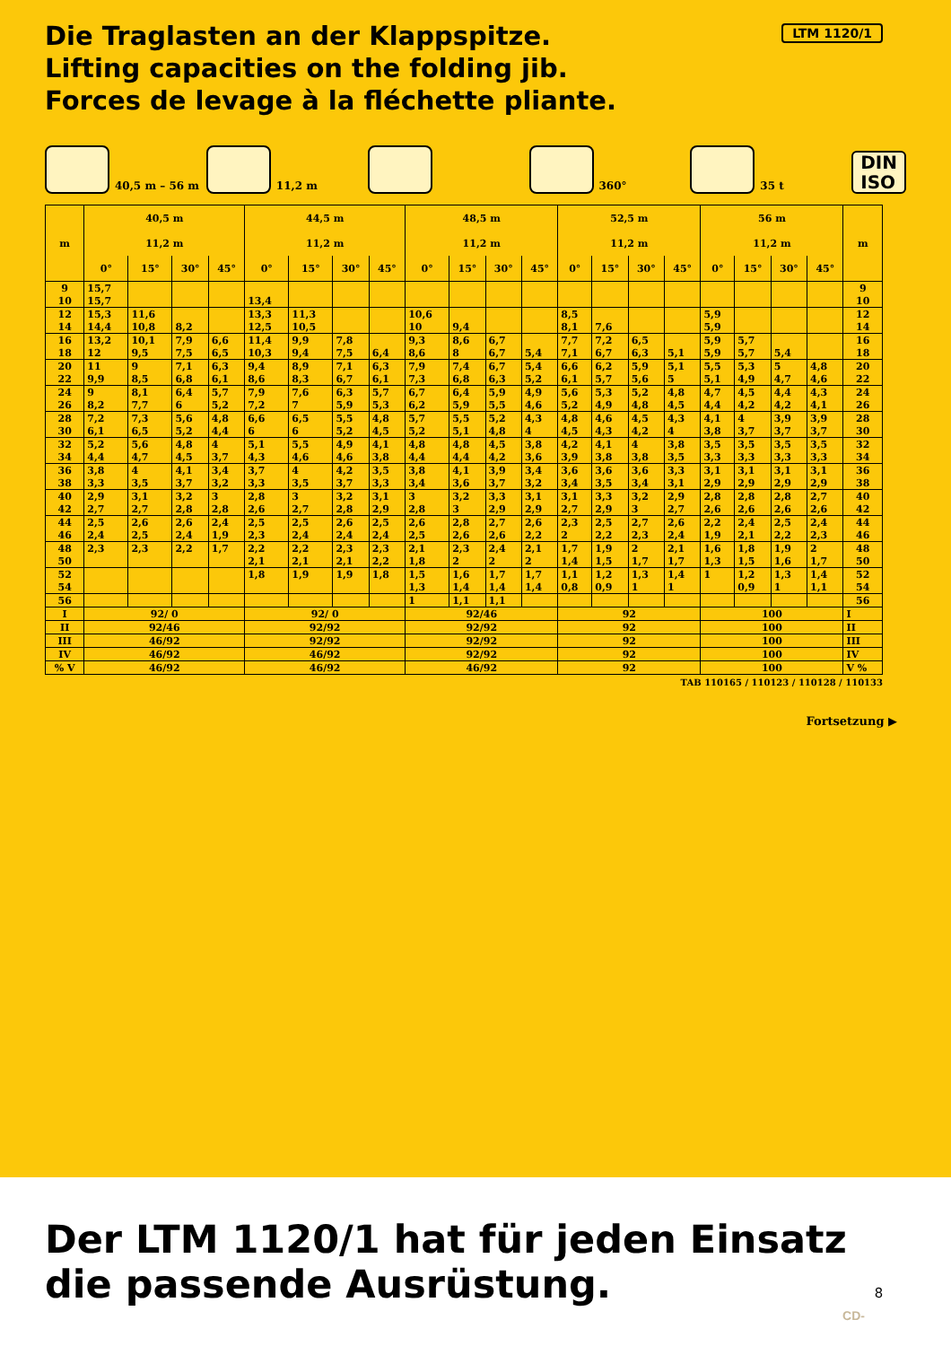LTM 1120/1
Die Traglasten an der Klappspitze.
Lifting capacities on the folding jib.
Forces de levage à la fléchette pliante.
40,5 m – 56 m
11,2 m
360°
35 t
DIN
ISO
| m | 40,5 m | | | | 44,5 m | | | | 48,5 m | | | | 52,5 m | | | | 56 m | | | | m |
| --- | --- | --- | --- | --- | --- | --- | --- | --- | --- | --- | --- | --- | --- | --- | --- | --- | --- | --- | --- | --- | --- |
| | 11,2 m | | | | 11,2 m | | | | 11,2 m | | | | 11,2 m | | | | 11,2 m | | | | |
| | 0° | 15° | 30° | 45° | 0° | 15° | 30° | 45° | 0° | 15° | 30° | 45° | 0° | 15° | 30° | 45° | 0° | 15° | 30° | 45° | |
| 9 | 15,7 | | | | | | | | | | | | | | | | | | | | 9 |
| 10 | 15,7 | | | | 13,4 | | | | | | | | | | | | | | | | 10 |
| 12 | 15,3 | 11,6 | | | 13,3 | 11,3 | | | 10,6 | | | | 8,5 | | | | 5,9 | | | | 12 |
| 14 | 14,4 | 10,8 | 8,2 | | 12,5 | 10,5 | | | 10 | 9,4 | | | 8,1 | 7,6 | | | 5,9 | | | | 14 |
| 16 | 13,2 | 10,1 | 7,9 | 6,6 | 11,4 | 9,9 | 7,8 | | 9,3 | 8,6 | 6,7 | | 7,7 | 7,2 | 6,5 | | 5,9 | 5,7 | | | 16 |
| 18 | 12 | 9,5 | 7,5 | 6,5 | 10,3 | 9,4 | 7,5 | 6,4 | 8,6 | 8 | 6,7 | 5,4 | 7,1 | 6,7 | 6,3 | 5,1 | 5,9 | 5,7 | 5,4 | | 18 |
| 20 | 11 | 9 | 7,1 | 6,3 | 9,4 | 8,9 | 7,1 | 6,3 | 7,9 | 7,4 | 6,7 | 5,4 | 6,6 | 6,2 | 5,9 | 5,1 | 5,5 | 5,3 | 5 | 4,8 | 20 |
| 22 | 9,9 | 8,5 | 6,8 | 6,1 | 8,6 | 8,3 | 6,7 | 6,1 | 7,3 | 6,8 | 6,3 | 5,2 | 6,1 | 5,7 | 5,6 | 5 | 5,1 | 4,9 | 4,7 | 4,6 | 22 |
| 24 | 9 | 8,1 | 6,4 | 5,7 | 7,9 | 7,6 | 6,3 | 5,7 | 6,7 | 6,4 | 5,9 | 4,9 | 5,6 | 5,3 | 5,2 | 4,8 | 4,7 | 4,5 | 4,4 | 4,3 | 24 |
| 26 | 8,2 | 7,7 | 6 | 5,2 | 7,2 | 7 | 5,9 | 5,3 | 6,2 | 5,9 | 5,5 | 4,6 | 5,2 | 4,9 | 4,8 | 4,5 | 4,4 | 4,2 | 4,2 | 4,1 | 26 |
| 28 | 7,2 | 7,3 | 5,6 | 4,8 | 6,6 | 6,5 | 5,5 | 4,8 | 5,7 | 5,5 | 5,2 | 4,3 | 4,8 | 4,6 | 4,5 | 4,3 | 4,1 | 4 | 3,9 | 3,9 | 28 |
| 30 | 6,1 | 6,5 | 5,2 | 4,4 | 6 | 6 | 5,2 | 4,5 | 5,2 | 5,1 | 4,8 | 4 | 4,5 | 4,3 | 4,2 | 4 | 3,8 | 3,7 | 3,7 | 3,7 | 30 |
| 32 | 5,2 | 5,6 | 4,8 | 4 | 5,1 | 5,5 | 4,9 | 4,1 | 4,8 | 4,8 | 4,5 | 3,8 | 4,2 | 4,1 | 4 | 3,8 | 3,5 | 3,5 | 3,5 | 3,5 | 32 |
| 34 | 4,4 | 4,7 | 4,5 | 3,7 | 4,3 | 4,6 | 4,6 | 3,8 | 4,4 | 4,4 | 4,2 | 3,6 | 3,9 | 3,8 | 3,8 | 3,5 | 3,3 | 3,3 | 3,3 | 3,3 | 34 |
| 36 | 3,8 | 4 | 4,1 | 3,4 | 3,7 | 4 | 4,2 | 3,5 | 3,8 | 4,1 | 3,9 | 3,4 | 3,6 | 3,6 | 3,6 | 3,3 | 3,1 | 3,1 | 3,1 | 3,1 | 36 |
| 38 | 3,3 | 3,5 | 3,7 | 3,2 | 3,3 | 3,5 | 3,7 | 3,3 | 3,4 | 3,6 | 3,7 | 3,2 | 3,4 | 3,5 | 3,4 | 3,1 | 2,9 | 2,9 | 2,9 | 2,9 | 38 |
| 40 | 2,9 | 3,1 | 3,2 | 3 | 2,8 | 3 | 3,2 | 3,1 | 3 | 3,2 | 3,3 | 3,1 | 3,1 | 3,3 | 3,2 | 2,9 | 2,8 | 2,8 | 2,8 | 2,7 | 40 |
| 42 | 2,7 | 2,7 | 2,8 | 2,8 | 2,6 | 2,7 | 2,8 | 2,9 | 2,8 | 3 | 2,9 | 2,9 | 2,7 | 2,9 | 3 | 2,7 | 2,6 | 2,6 | 2,6 | 2,6 | 42 |
| 44 | 2,5 | 2,6 | 2,6 | 2,4 | 2,5 | 2,5 | 2,6 | 2,5 | 2,6 | 2,8 | 2,7 | 2,6 | 2,3 | 2,5 | 2,7 | 2,6 | 2,2 | 2,4 | 2,5 | 2,4 | 44 |
| 46 | 2,4 | 2,5 | 2,4 | 1,9 | 2,3 | 2,4 | 2,4 | 2,4 | 2,5 | 2,6 | 2,6 | 2,2 | 2 | 2,2 | 2,3 | 2,4 | 1,9 | 2,1 | 2,2 | 2,3 | 46 |
| 48 | 2,3 | 2,3 | 2,2 | 1,7 | 2,2 | 2,2 | 2,3 | 2,3 | 2,1 | 2,3 | 2,4 | 2,1 | 1,7 | 1,9 | 2 | 2,1 | 1,6 | 1,8 | 1,9 | 2 | 48 |
| 50 | | | | | 2,1 | 2,1 | 2,1 | 2,2 | 1,8 | 2 | 2 | 2 | 1,4 | 1,5 | 1,7 | 1,7 | 1,3 | 1,5 | 1,6 | 1,7 | 50 |
| 52 | | | | | 1,8 | 1,9 | 1,9 | 1,8 | 1,5 | 1,6 | 1,7 | 1,7 | 1,1 | 1,2 | 1,3 | 1,4 | 1 | 1,2 | 1,3 | 1,4 | 52 |
| 54 | | | | | | | | | 1,3 | 1,4 | 1,4 | 1,4 | 0,8 | 0,9 | 1 | 1 | | 0,9 | 1 | 1,1 | 54 |
| 56 | | | | | | | | | 1 | 1,1 | 1,1 | | | | | | | | | | 56 |
| I | 92/ 0 | | | | 92/ 0 | | | | 92/46 | | | | 92 | | | | 100 | | | | I |
| II | 92/46 | | | | 92/92 | | | | 92/92 | | | | 92 | | | | 100 | | | | II |
| III | 46/92 | | | | 92/92 | | | | 92/92 | | | | 92 | | | | 100 | | | | III |
| IV | 46/92 | | | | 46/92 | | | | 92/92 | | | | 92 | | | | 100 | | | | IV |
| % V | 46/92 | | | | 46/92 | | | | 46/92 | | | | 92 | | | | 100 | | | | V % |
TAB 110165 / 110123 / 110128 / 110133
Fortsetzung ▶
Der LTM 1120/1 hat für jeden Einsatz
die passende Ausrüstung.
8
CD-